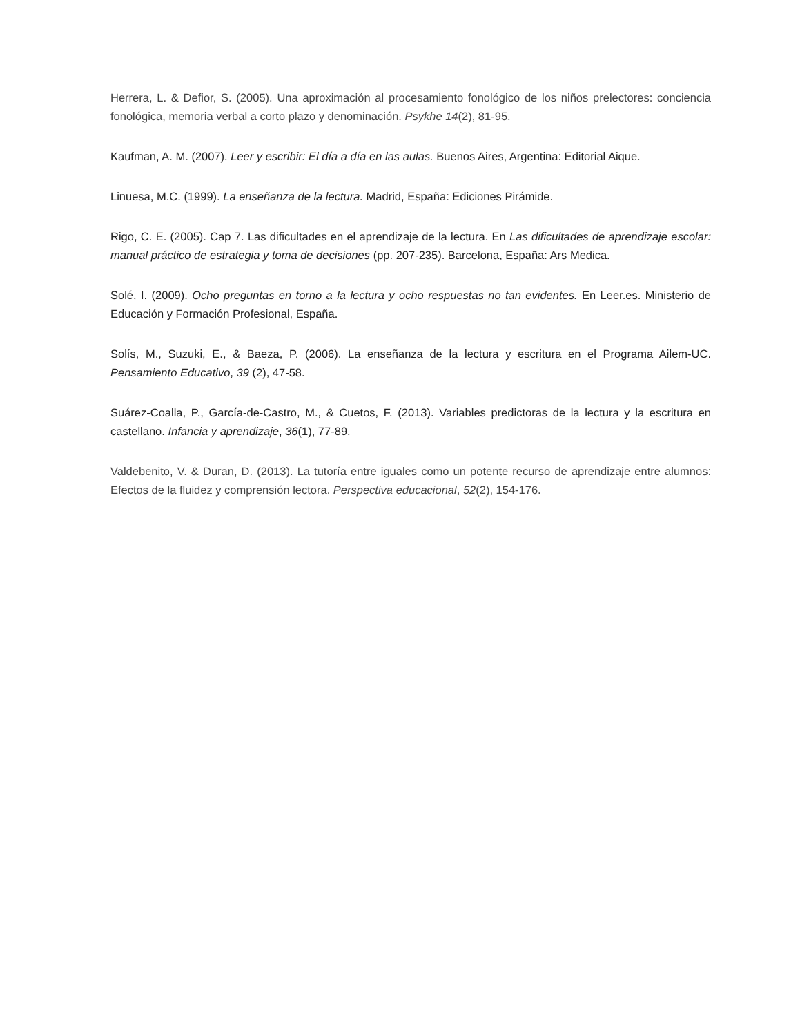Herrera, L. & Defior, S. (2005). Una aproximación al procesamiento fonológico de los niños prelectores: conciencia fonológica, memoria verbal a corto plazo y denominación. Psykhe 14(2), 81-95.
Kaufman, A. M. (2007). Leer y escribir: El día a día en las aulas. Buenos Aires, Argentina: Editorial Aique.
Linuesa, M.C. (1999). La enseñanza de la lectura. Madrid, España: Ediciones Pirámide.
Rigo, C. E. (2005). Cap 7. Las dificultades en el aprendizaje de la lectura. En Las dificultades de aprendizaje escolar: manual práctico de estrategia y toma de decisiones (pp. 207-235). Barcelona, España: Ars Medica.
Solé, I. (2009). Ocho preguntas en torno a la lectura y ocho respuestas no tan evidentes. En Leer.es. Ministerio de Educación y Formación Profesional, España.
Solís, M., Suzuki, E., & Baeza, P. (2006). La enseñanza de la lectura y escritura en el Programa Ailem-UC. Pensamiento Educativo, 39 (2), 47-58.
Suárez-Coalla, P., García-de-Castro, M., & Cuetos, F. (2013). Variables predictoras de la lectura y la escritura en castellano. Infancia y aprendizaje, 36(1), 77-89.
Valdebenito, V. & Duran, D. (2013). La tutoría entre iguales como un potente recurso de aprendizaje entre alumnos: Efectos de la fluidez y comprensión lectora. Perspectiva educacional, 52(2), 154-176.